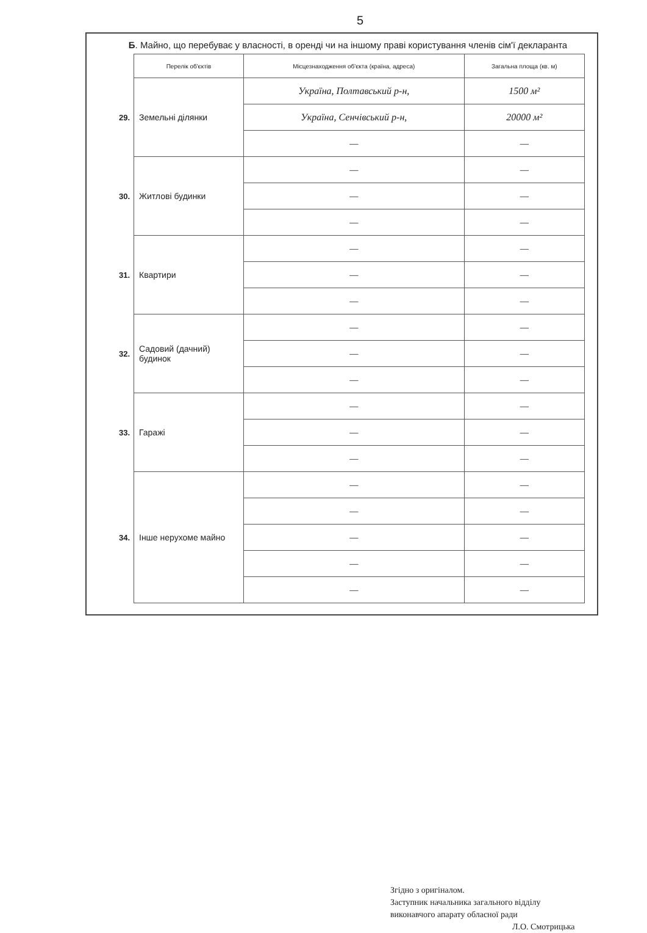5
Б. Майно, що перебуває у власності, в оренді чи на іншому праві користування членів сім'ї декларанта
| | Перелік об'єктів | Місцезнаходження об'єкта (країна, адреса) | Загальна площа (кв. м) |
| --- | --- | --- | --- |
| 29. | Земельні ділянки | Україна, Полтавський р-н, | 1500 м² |
| | | Україна, Сенчівський р-н, | 20000 м² |
| | | — | — |
| 30. | Житлові будинки | — | — |
| | | — | — |
| | | — | — |
| 31. | Квартири | — | — |
| | | — | — |
| | | — | — |
| 32. | Садовий (дачний) будинок | — | — |
| | | — | — |
| | | — | — |
| 33. | Гаражі | — | — |
| | | — | — |
| | | — | — |
| 34. | Інше нерухоме майно | — | — |
| | | — | — |
| | | — | — |
| | | — | — |
| | | — | — |
Згідно з оригіналом.
Заступник начальника загального відділу
виконавчого апарату обласної ради
Л.О. Смотрицька